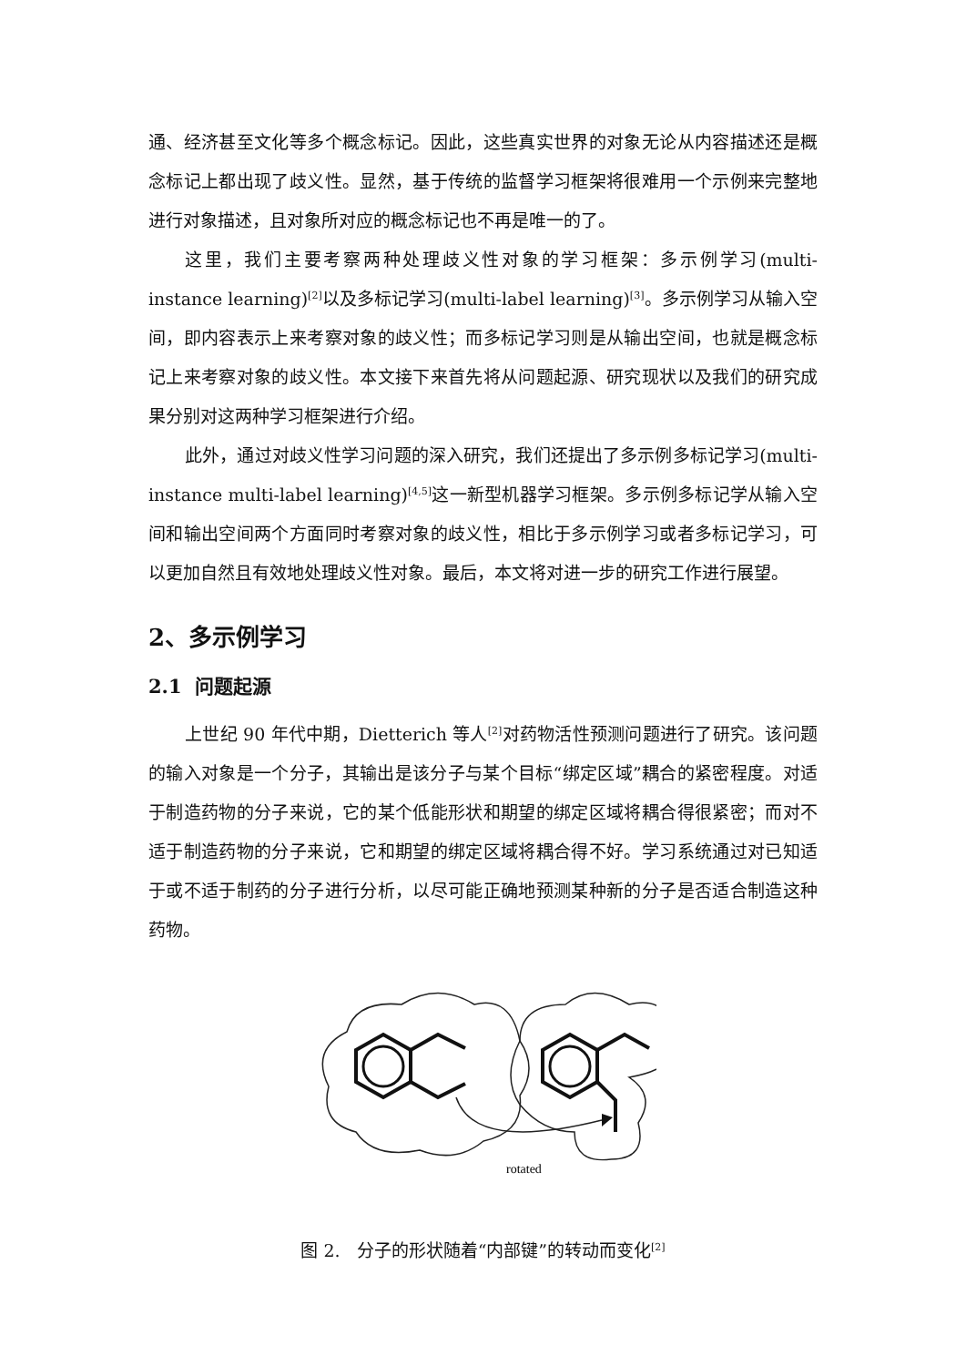通、经济甚至文化等多个概念标记。因此，这些真实世界的对象无论从内容描述还是概念标记上都出现了歧义性。显然，基于传统的监督学习框架将很难用一个示例来完整地进行对象描述，且对象所对应的概念标记也不再是唯一的了。
这里，我们主要考察两种处理歧义性对象的学习框架：多示例学习(multi-instance learning)<sup>[2]</sup>以及多标记学习(multi-label learning)<sup>[3]</sup>。多示例学习从输入空间，即内容表示上来考察对象的歧义性；而多标记学习则是从输出空间，也就是概念标记上来考察对象的歧义性。本文接下来首先将从问题起源、研究现状以及我们的研究成果分别对这两种学习框架进行介绍。
此外，通过对歧义性学习问题的深入研究，我们还提出了多示例多标记学习(multi-instance multi-label learning)<sup>[4,5]</sup>这一新型机器学习框架。多示例多标记学从输入空间和输出空间两个方面同时考察对象的歧义性，相比于多示例学习或者多标记学习，可以更加自然且有效地处理歧义性对象。最后，本文将对进一步的研究工作进行展望。
2、多示例学习
2.1 问题起源
上世纪 90 年代中期，Dietterich 等人<sup>[2]</sup>对药物活性预测问题进行了研究。该问题的输入对象是一个分子，其输出是该分子与某个目标“绑定区域”耦合的紧密程度。对适于制造药物的分子来说，它的某个低能形状和期望的绑定区域将耦合得很紧密；而对不适于制造药物的分子来说，它和期望的绑定区域将耦合得不好。学习系统通过对已知适于或不适于制药的分子进行分析，以尽可能正确地预测某种新的分子是否适合制造这种药物。
rotated
图 2. 分子的形状随着“内部键”的转动而变化<sup>[2]</sup>